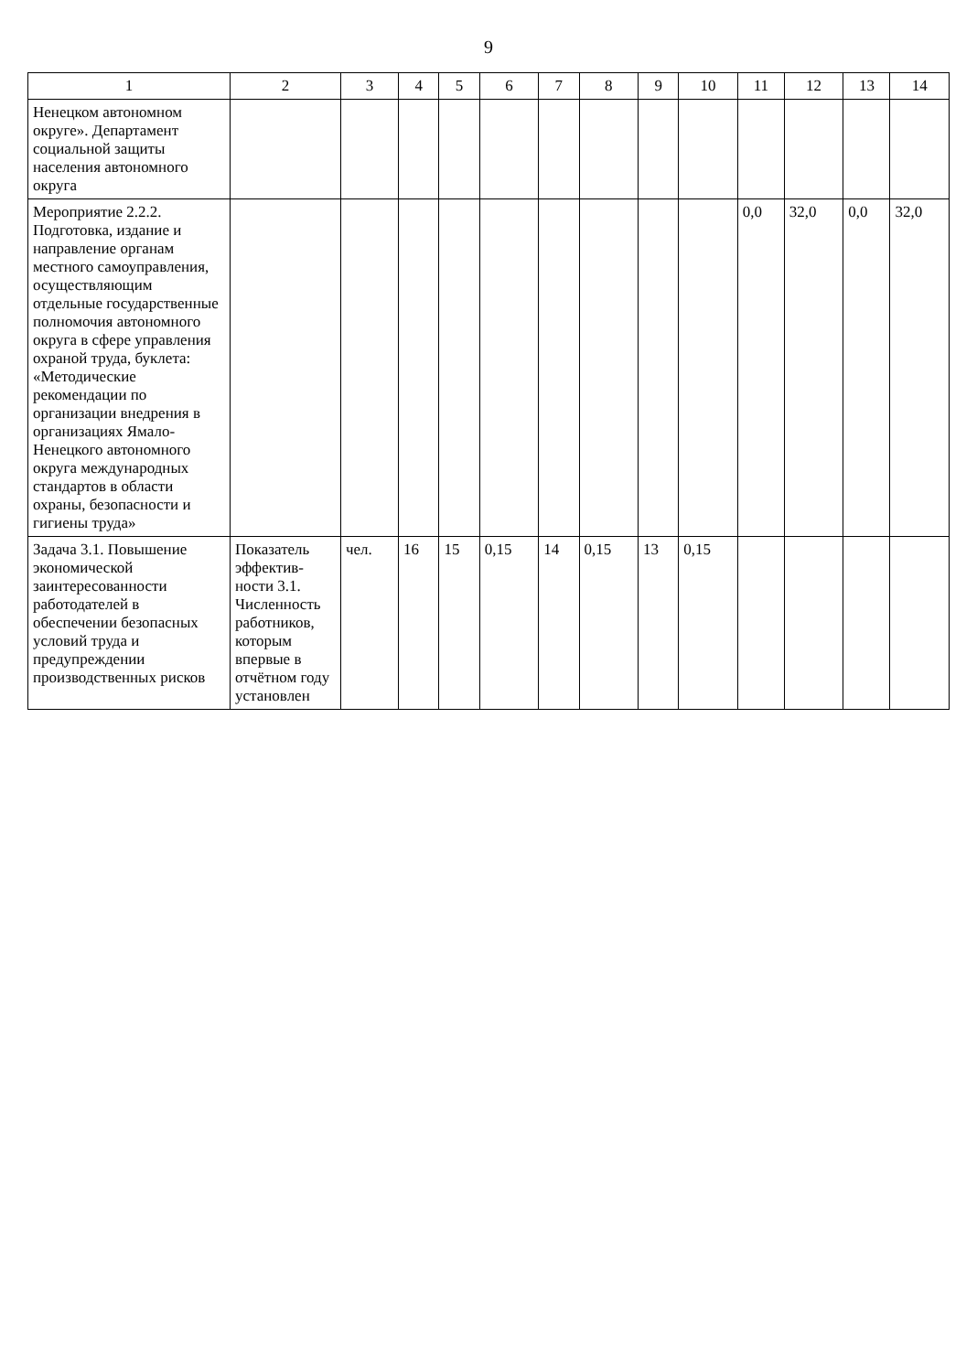9
| 1 | 2 | 3 | 4 | 5 | 6 | 7 | 8 | 9 | 10 | 11 | 12 | 13 | 14 |
| --- | --- | --- | --- | --- | --- | --- | --- | --- | --- | --- | --- | --- | --- |
| Ненецком автономном округе». Департамент социальной защиты населения автономного округа | | | | | | | | | | | | | |
| Мероприятие 2.2.2. Подготовка, издание и направление органам местного самоуправления, осуществляющим отдельные государственные полномочия автономного округа в сфере управления охраной труда, буклета: «Методические рекомендации по организации внедрения в организациях Ямало-Ненецкого автономного округа международных стандартов в области охраны, безопасности и гигиены труда» | | | | | | | | | | 0,0 | 32,0 | 0,0 | 32,0 |
| Задача 3.1. Повышение экономической заинтересованности работодателей в обеспечении безопасных условий труда и предупреждении производственных рисков | Показатель эффектив-ности 3.1. Численность работников, которым впервые в отчётном году установлен | чел. | 16 | 15 | 0,15 | 14 | 0,15 | 13 | 0,15 | | | | |